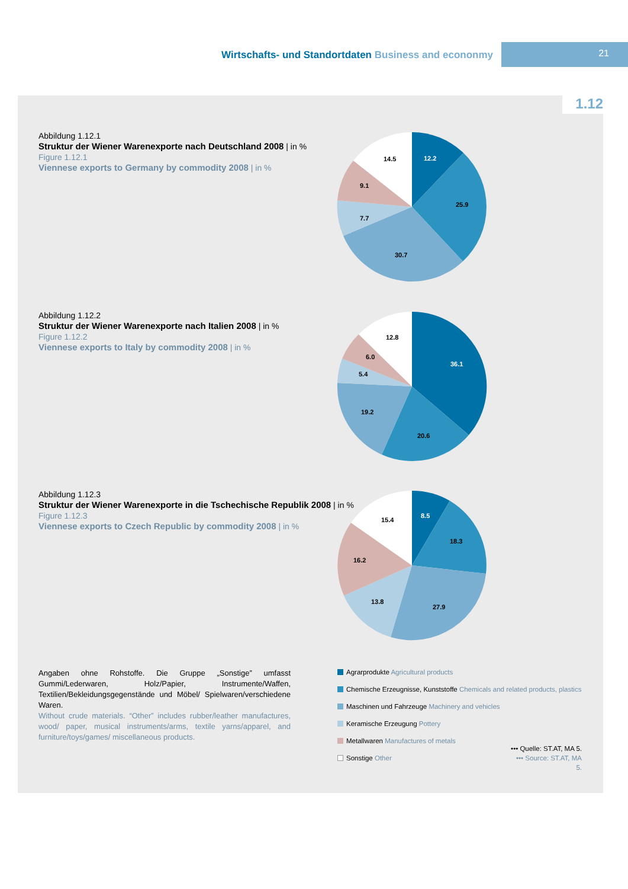Wirtschafts- und Standortdaten Business and econonmy
21
1.12
Abbildung 1.12.1
Struktur der Wiener Warenexporte nach Deutschland 2008 | in %
Figure 1.12.1
Viennese exports to Germany by commodity 2008 | in %
12.2
25.9
30.7
7.7
9.1
14.5
Abbildung 1.12.2
Struktur der Wiener Warenexporte nach Italien 2008 | in %
Figure 1.12.2
Viennese exports to Italy by commodity 2008 | in %
36.1
20.6
19.2
5.4
6.0
12.8
Abbildung 1.12.3
Struktur der Wiener Warenexporte in die Tschechische Republik 2008 | in %
Figure 1.12.3
Viennese exports to Czech Republic by commodity 2008 | in %
8.5
18.3
27.9
13.8
16.2
15.4
Angaben ohne Rohstoffe. Die Gruppe „Sonstige” umfasst Gummi/Lederwaren, Holz/Papier, Instrumente/Waffen, Textilien/Bekleidungsgegenstände und Möbel/ Spielwaren/verschiedene Waren.
Without crude materials. “Other” includes rubber/leather manufactures, wood/ paper, musical instruments/arms, textile yarns/apparel, and furniture/toys/games/ miscellaneous products.
Agrarprodukte Agricultural products
Chemische Erzeugnisse, Kunststoffe Chemicals and related products, plastics
Maschinen und Fahrzeuge Machinery and vehicles
Keramische Erzeugung Pottery
Metallwaren Manufactures of metals
Sonstige Other
••• Quelle: ST.AT, MA 5.
••• Source: ST.AT, MA 5.